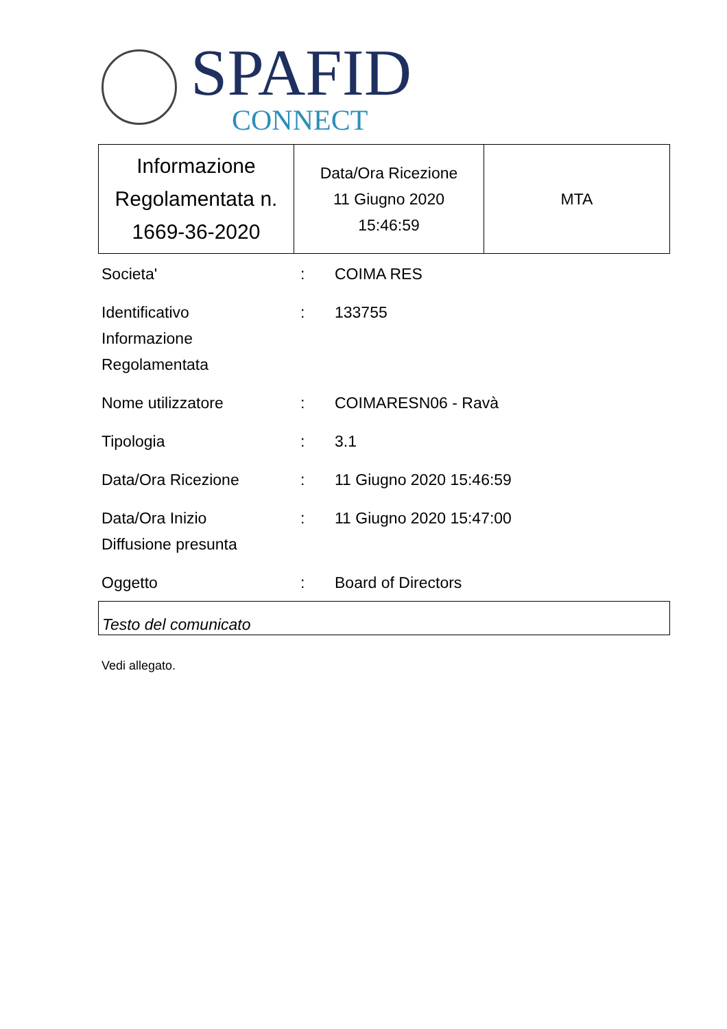SPAFID
CONNECT
| Informazione Regolamentata n. 1669-36-2020 | Data/Ora Ricezione 11 Giugno 2020 15:46:59 | MTA |
| Societa' | : | COIMA RES |
| Identificativo Informazione Regolamentata | : | 133755 |
| Nome utilizzatore | : | COIMARESN06 - Ravà |
| Tipologia | : | 3.1 |
| Data/Ora Ricezione | : | 11 Giugno 2020 15:46:59 |
| Data/Ora Inizio Diffusione presunta | : | 11 Giugno 2020 15:47:00 |
| Oggetto | : | Board of Directors |
Testo del comunicato
Vedi allegato.